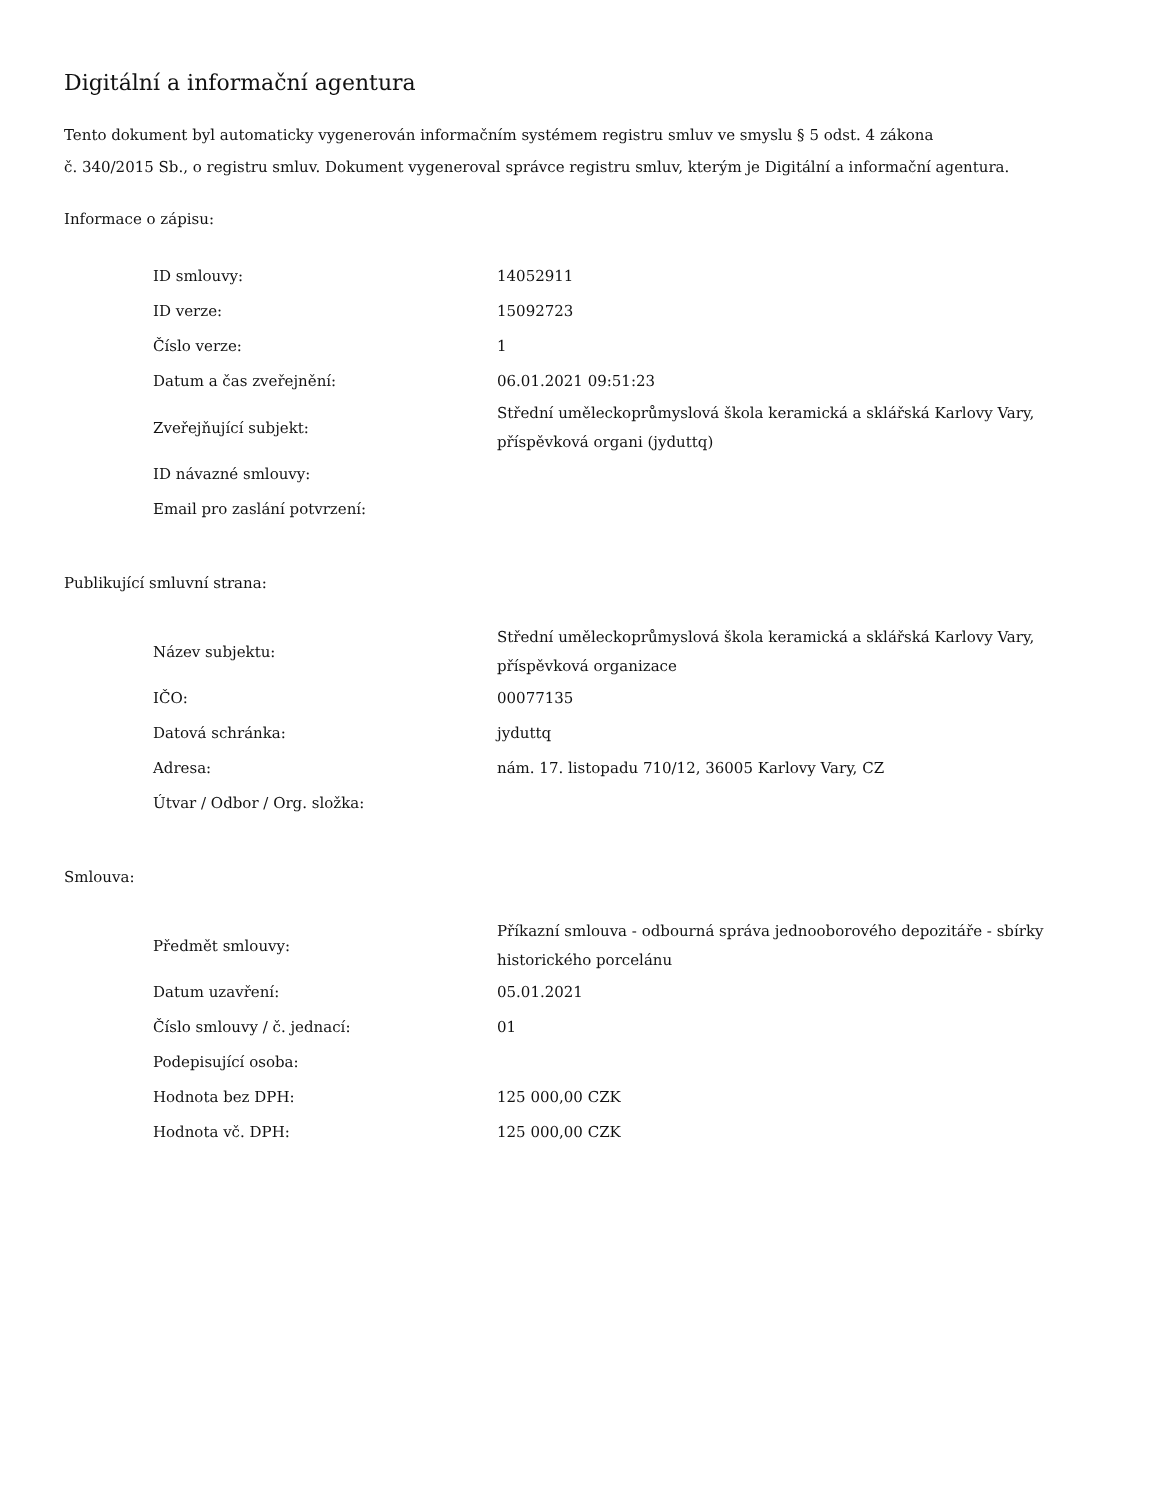Digitální a informační agentura
Tento dokument byl automaticky vygenerován informačním systémem registru smluv ve smyslu § 5 odst. 4 zákona
č. 340/2015 Sb., o registru smluv. Dokument vygeneroval správce registru smluv, kterým je Digitální a informační agentura.
Informace o zápisu:
| ID smlouvy: | 14052911 |
| ID verze: | 15092723 |
| Číslo verze: | 1 |
| Datum a čas zveřejnění: | 06.01.2021 09:51:23 |
| Zveřejňující subjekt: | Střední uměleckoprůmyslová škola keramická a sklářská Karlovy Vary, příspěvková organi (jyduttq) |
| ID návazné smlouvy: | |
| Email pro zaslání potvrzení: | |
Publikující smluvní strana:
| Název subjektu: | Střední uměleckoprůmyslová škola keramická a sklářská Karlovy Vary, příspěvková organizace |
| IČO: | 00077135 |
| Datová schránka: | jyduttq |
| Adresa: | nám. 17. listopadu 710/12, 36005 Karlovy Vary, CZ |
| Útvar / Odbor / Org. složka: | |
Smlouva:
| Předmět smlouvy: | Příkazní smlouva - odbourná správa jednooborového depozitáře - sbírky historického porcelánu |
| Datum uzavření: | 05.01.2021 |
| Číslo smlouvy / č. jednací: | 01 |
| Podepisující osoba: | |
| Hodnota bez DPH: | 125 000,00 CZK |
| Hodnota vč. DPH: | 125 000,00 CZK |